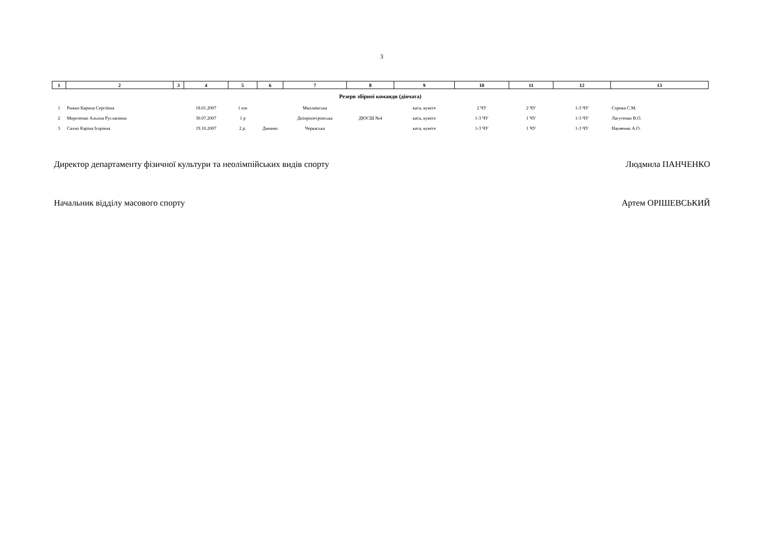3
| 1 | 2 | 3 | 4 | 5 | 6 | 7 | 8 | 9 | 10 | 11 | 12 | 13 |
| --- | --- | --- | --- | --- | --- | --- | --- | --- | --- | --- | --- | --- |
| Резерв збірної команди (дівчата) | | | | | | | | | | | | |
| 1 | Рижко Карина Сергіївна | | 18.01.2007 | 1 юн | | Мколаївська | | ката, куміте | 2 ЧУ | 2 ЧУ | 1-3 ЧУ | Сорока С.М. |
| 2 | Морозенко Альона Русланівна | | 30.07.2007 | 1 р | | Дніпропетровська | ДЮСШ №4 | ката, куміте | 1-3 ЧУ | 1 ЧУ | 1-3 ЧУ | Лагутенко В.О. |
| 3 | Сахно Каріна Ігорівна | | 19.10.2007 | 2 р. | Динамо | Черкаська | | ката, куміте | 1-3 ЧУ | 1 ЧУ | 1-3 ЧУ | Науменко А.О. |
Директор департаменту фізичної культури та неолімпійських видів спорту Людмила ПАНЧЕНКО
Начальник відділу масового спорту Артем ОРІШЕВСЬКИЙ